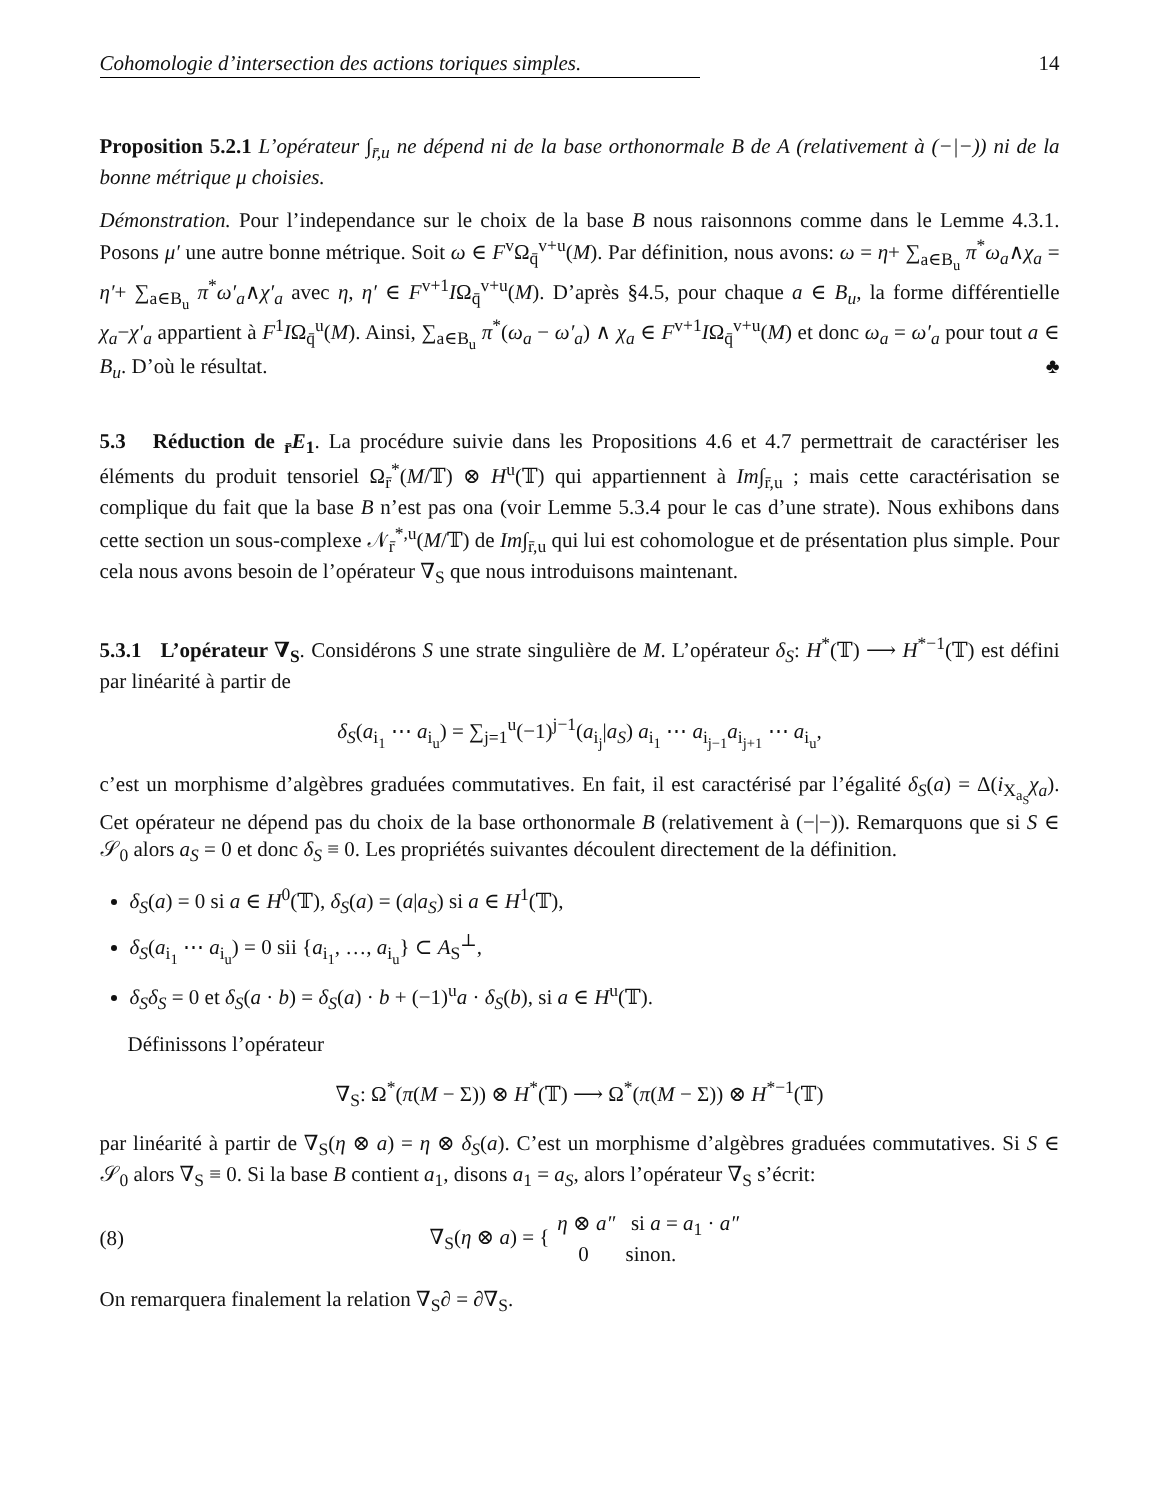Cohomologie d’intersection des actions toriques simples. 14
Proposition 5.2.1 L’opérateur ∫<sub>r̄,u</sub> ne dépend ni de la base orthonormale B de A (relativement à (−|−)) ni de la bonne métrique μ choisies.
Démonstration. Pour l’independance sur le choix de la base B nous raisonnons comme dans le Lemme 4.3.1. Posons μ′ une autre bonne métrique. Soit ω ∈ F<sup>v</sup>Ω<sub>q̄</sub><sup>v+u</sup>(M). Par définition, nous avons: ω = η+ ∑<sub>a∈B<sub>u</sub></sub> π<sup>*</sup>ω<sub>a</sub>∧χ<sub>a</sub> = η′+ ∑<sub>a∈B<sub>u</sub></sub> π<sup>*</sup>ω′<sub>a</sub>∧χ′<sub>a</sub> avec η, η′ ∈ F<sup>v+1</sup>IΩ<sub>q̄</sub><sup>v+u</sup>(M). D’après §4.5, pour chaque a ∈ B<sub>u</sub>, la forme différentielle χ<sub>a</sub>−χ′<sub>a</sub> appartient à F<sup>1</sup>IΩ<sub>q̄</sub><sup>u</sup>(M). Ainsi, ∑<sub>a∈B<sub>u</sub></sub> π<sup>*</sup>(ω<sub>a</sub> − ω′<sub>a</sub>) ∧ χ<sub>a</sub> ∈ F<sup>v+1</sup>IΩ<sub>q̄</sub><sup>v+u</sup>(M) et donc ω<sub>a</sub> = ω′<sub>a</sub> pour tout a ∈ B<sub>u</sub>. D’où le résultat. ♣
5.3 Réduction de <sub>r̄</sub>E<sub>1</sub>. La procédure suivie dans les Propositions 4.6 et 4.7 permettrait de caractériser les éléments du produit tensoriel Ω<sub>r̄</sub><sup>*</sup>(M/𝕋) ⊗ H<sup>u</sup>(𝕋) qui appartiennent à Im∫<sub>r̄,u</sub> ; mais cette caractérisation se complique du fait que la base B n’est pas ona (voir Lemme 5.3.4 pour le cas d’une strate). Nous exhibons dans cette section un sous-complexe 𝒩<sub>r̄</sub><sup>*,u</sup>(M/𝕋) de Im∫<sub>r̄,u</sub> qui lui est cohomologue et de présentation plus simple. Pour cela nous avons besoin de l’opérateur ∇<sub>S</sub> que nous introduisons maintenant.
5.3.1 L’opérateur ∇<sub>S</sub>. Considérons S une strate singulière de M. L’opérateur δ<sub>S</sub>: H<sup>*</sup>(𝕋) ⟶ H<sup>*−1</sup>(𝕋) est défini par linéarité à partir de
δ<sub>S</sub>(a<sub>i<sub>1</sub></sub> ⋯ a<sub>i<sub>u</sub></sub>) = ∑<sub>j=1</sub><sup>u</sup>(−1)<sup>j−1</sup>(a<sub>i<sub>j</sub></sub>|a<sub>S</sub>) a<sub>i<sub>1</sub></sub> ⋯ a<sub>i<sub>j−1</sub></sub>a<sub>i<sub>j+1</sub></sub> ⋯ a<sub>i<sub>u</sub></sub>,
c’est un morphisme d’algèbres graduées commutatives. En fait, il est caractérisé par l’égalité δ<sub>S</sub>(a) = Δ(i<sub>X<sub>a<sub>S</sub></sub></sub>χ<sub>a</sub>). Cet opérateur ne dépend pas du choix de la base orthonormale B (relativement à (−|−)). Remarquons que si S ∈ 𝒮<sub>0</sub> alors a<sub>S</sub> = 0 et donc δ<sub>S</sub> ≡ 0. Les propriétés suivantes découlent directement de la définition.
δ<sub>S</sub>(a) = 0 si a ∈ H<sup>0</sup>(𝕋), δ<sub>S</sub>(a) = (a|a<sub>S</sub>) si a ∈ H<sup>1</sup>(𝕋),
δ<sub>S</sub>(a<sub>i<sub>1</sub></sub> ⋯ a<sub>i<sub>u</sub></sub>) = 0 sii {a<sub>i<sub>1</sub></sub>, …, a<sub>i<sub>u</sub></sub>} ⊂ A<sub>S</sub><sup>⊥</sup>,
δ<sub>S</sub>δ<sub>S</sub> = 0 et δ<sub>S</sub>(a · b) = δ<sub>S</sub>(a) · b + (−1)<sup>u</sup>a · δ<sub>S</sub>(b), si a ∈ H<sup>u</sup>(𝕋).
Définissons l’opérateur
∇<sub>S</sub>: Ω<sup>*</sup>(π(M − Σ)) ⊗ H<sup>*</sup>(𝕋) ⟶ Ω<sup>*</sup>(π(M − Σ)) ⊗ H<sup>*−1</sup>(𝕋)
par linéarité à partir de ∇<sub>S</sub>(η ⊗ a) = η ⊗ δ<sub>S</sub>(a). C’est un morphisme d’algèbres graduées commutatives. Si S ∈ 𝒮<sub>0</sub> alors ∇<sub>S</sub> ≡ 0. Si la base B contient a<sub>1</sub>, disons a<sub>1</sub> = a<sub>S</sub>, alors l’opérateur ∇<sub>S</sub> s’écrit:
(8) ∇<sub>S</sub>(η ⊗ a) = { η ⊗ a″ si a = a<sub>1</sub> · a″
0 sinon.
On remarquera finalement la relation ∇<sub>S</sub>∂ = ∂∇<sub>S</sub>.